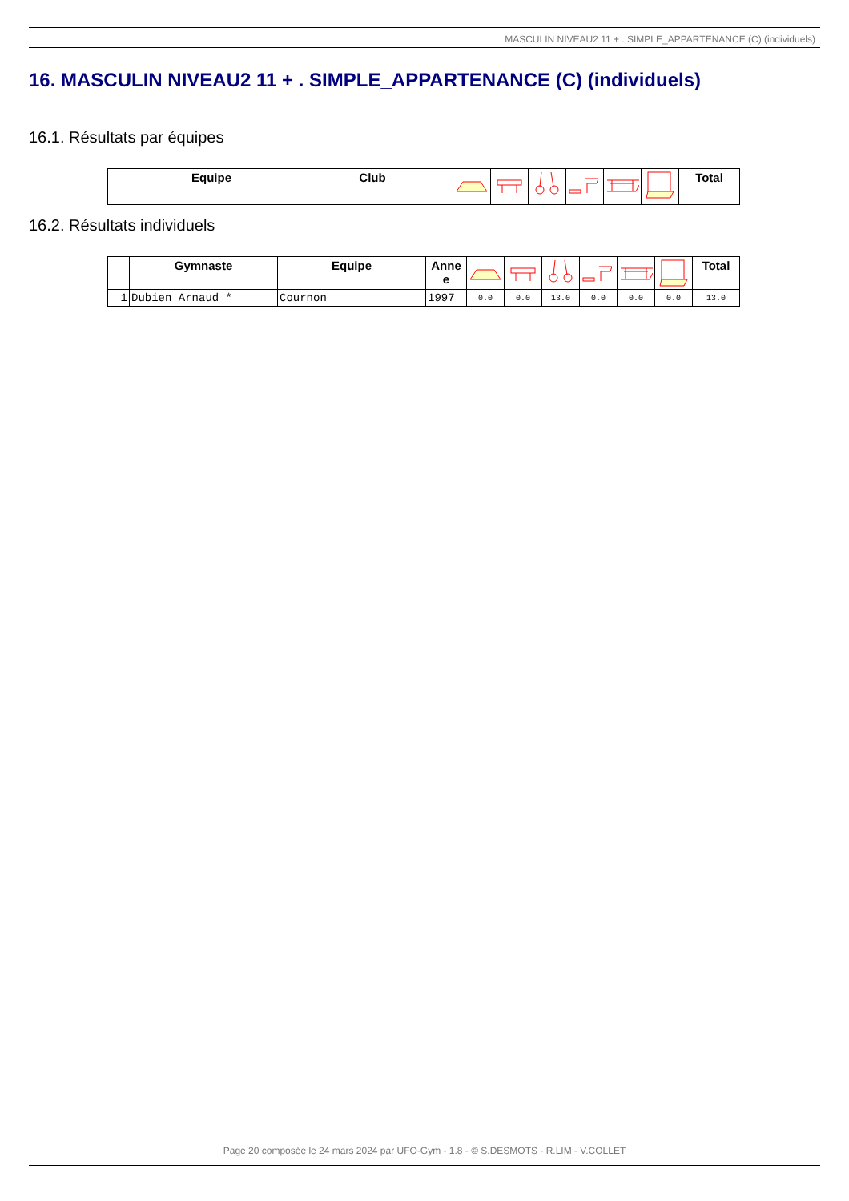MASCULIN NIVEAU2 11 + . SIMPLE_APPARTENANCE (C) (individuels)
16. MASCULIN NIVEAU2 11 + . SIMPLE_APPARTENANCE (C) (individuels)
16.1. Résultats par équipes
| | Equipe | Club | | | | | | | Total |
| --- | --- | --- | --- | --- | --- | --- | --- | --- | --- |
16.2. Résultats individuels
| | Gymnaste | Equipe | Anne e | | | | | | | Total |
| --- | --- | --- | --- | --- | --- | --- | --- | --- | --- | --- |
| 1 | Dubien Arnaud * | Cournon | 1997 | 0.0 | 0.0 | 13.0 | 0.0 | 0.0 | 0.0 | 13.0 |
Page 20 composée le 24 mars 2024 par UFO-Gym - 1.8 - © S.DESMOTS - R.LIM - V.COLLET